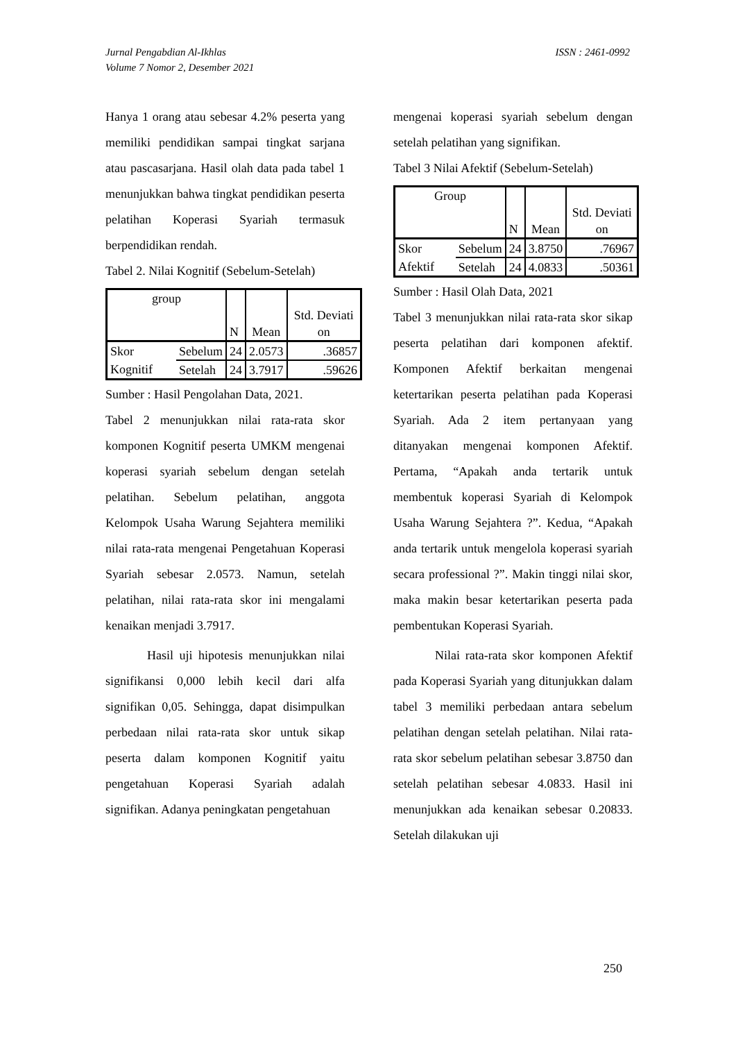Jurnal Pengabdian Al-Ikhlas
Volume 7 Nomor 2, Desember 2021
ISSN : 2461-0992
Hanya 1 orang atau sebesar 4.2% peserta yang memiliki pendidikan sampai tingkat sarjana atau pascasarjana. Hasil olah data pada tabel 1 menunjukkan bahwa tingkat pendidikan peserta pelatihan Koperasi Syariah termasuk berpendidikan rendah.
Tabel 2. Nilai Kognitif (Sebelum-Setelah)
| group | | N | Mean | Std. Deviati on |
| Skor Kognitif | Sebelum | 24 | 2.0573 | .36857 |
| | Setelah | 24 | 3.7917 | .59626 |
Sumber : Hasil Pengolahan Data, 2021.
Tabel 2 menunjukkan nilai rata-rata skor komponen Kognitif peserta UMKM mengenai koperasi syariah sebelum dengan setelah pelatihan. Sebelum pelatihan, anggota Kelompok Usaha Warung Sejahtera memiliki nilai rata-rata mengenai Pengetahuan Koperasi Syariah sebesar 2.0573. Namun, setelah pelatihan, nilai rata-rata skor ini mengalami kenaikan menjadi 3.7917.
Hasil uji hipotesis menunjukkan nilai signifikansi 0,000 lebih kecil dari alfa signifikan 0,05. Sehingga, dapat disimpulkan perbedaan nilai rata-rata skor untuk sikap peserta dalam komponen Kognitif yaitu pengetahuan Koperasi Syariah adalah signifikan. Adanya peningkatan pengetahuan
mengenai koperasi syariah sebelum dengan setelah pelatihan yang signifikan.
Tabel 3 Nilai Afektif (Sebelum-Setelah)
| Group | | N | Mean | Std. Deviati on |
| Skor Afektif | Sebelum | 24 | 3.8750 | .76967 |
| | Setelah | 24 | 4.0833 | .50361 |
Sumber : Hasil Olah Data, 2021
Tabel 3 menunjukkan nilai rata-rata skor sikap peserta pelatihan dari komponen afektif. Komponen Afektif berkaitan mengenai ketertarikan peserta pelatihan pada Koperasi Syariah. Ada 2 item pertanyaan yang ditanyakan mengenai komponen Afektif. Pertama, “Apakah anda tertarik untuk membentuk koperasi Syariah di Kelompok Usaha Warung Sejahtera ?”. Kedua, “Apakah anda tertarik untuk mengelola koperasi syariah secara professional ?”. Makin tinggi nilai skor, maka makin besar ketertarikan peserta pada pembentukan Koperasi Syariah.
Nilai rata-rata skor komponen Afektif pada Koperasi Syariah yang ditunjukkan dalam tabel 3 memiliki perbedaan antara sebelum pelatihan dengan setelah pelatihan. Nilai rata-rata skor sebelum pelatihan sebesar 3.8750 dan setelah pelatihan sebesar 4.0833. Hasil ini menunjukkan ada kenaikan sebesar 0.20833. Setelah dilakukan uji
250